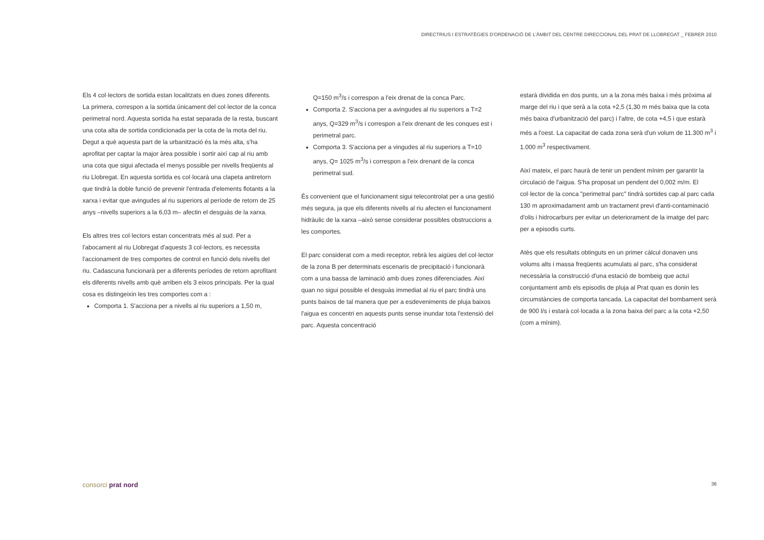DIRECTRIUS I ESTRATÈGIES D'ORDENACIÓ DE L'ÀMBIT DEL CENTRE DIRECCIONAL DEL PRAT DE LLOBREGAT _ FEBRER 2010
Els 4 col·lectors de sortida estan localitzats en dues zones diferents. La primera, correspon a la sortida únicament del col·lector de la conca perimetral nord. Aquesta sortida ha estat separada de la resta, buscant una cota alta de sortida condicionada per la cota de la mota del riu. Degut a què aquesta part de la urbanització és la més alta, s'ha aprofitat per captar la major àrea possible i sortir així cap al riu amb una cota que sigui afectada el menys possible per nivells freqüents al riu Llobregat. En aquesta sortida es col·locarà una clapeta antiretorn que tindrà la doble funció de prevenir l'entrada d'elements flotants a la xarxa i evitar que avingudes al riu superiors al període de retorn de 25 anys –nivells superiors a la 6,03 m– afectin el desguàs de la xarxa.
Els altres tres col·lectors estan concentrats més al sud. Per a l'abocament al riu Llobregat d'aquests 3 col·lectors, es necessita l'accionament de tres comportes de control en funció dels nivells del riu. Cadascuna funcionarà per a diferents períodes de retorn aprofitant els diferents nivells amb què arriben els 3 eixos principals. Per la qual cosa es distingeixin les tres comportes com a :
Comporta 1. S'acciona per a nivells al riu superiors a 1,50 m,
Q=150 m<sup>3</sup>/s i correspon a l'eix drenat de la conca Parc.
Comporta 2. S'acciona per a avingudes al riu superiors a T=2 anys, Q=329 m<sup>3</sup>/s i correspon a l'eix drenant de les conques est i perimetral parc.
Comporta 3. S'acciona per a vingudes al riu superiors a T=10 anys, Q= 1025 m<sup>3</sup>/s i correspon a l'eix drenant de la conca perimetral sud.
És convenient que el funcionament sigui telecontrolat per a una gestió més segura, ja que els diferents nivells al riu afecten el funcionament hidràulic de la xarxa –això sense considerar possibles obstruccions a les comportes.
El parc considerat com a medi receptor, rebrà les aigües del col·lector de la zona B per determinats escenaris de precipitació i funcionarà com a una bassa de laminació amb dues zones diferenciades. Així quan no sigui possible el desguàs immediat al riu el parc tindrà uns punts baixos de tal manera que per a esdeveniments de pluja baixos l'aigua es concentri en aquests punts sense inundar tota l'extensió del parc. Aquesta concentració
estarà dividida en dos punts, un a la zona més baixa i més pròxima al marge del riu i que serà a la cota +2,5 (1,30 m més baixa que la cota més baixa d'urbanització del parc) i l'altre, de cota +4,5 i que estarà més a l'oest. La capacitat de cada zona serà d'un volum de 11.300 m<sup>3</sup> i 1.000 m<sup>3</sup> respectivament.
Així mateix, el parc haurà de tenir un pendent mínim per garantir la circulació de l'aigua. S'ha proposat un pendent del 0,002 m/m. El col·lector de la conca "perimetral parc" tindrà sortides cap al parc cada 130 m aproximadament amb un tractament previ d'anti-contaminació d'olis i hidrocarburs per evitar un deteriorament de la imatge del parc per a episodis curts.
Atès que els resultats obtinguts en un primer càlcul donaven uns volums alts i massa freqüents acumulats al parc, s'ha considerat necessària la construcció d'una estació de bombeig que actuï conjuntament amb els episodis de pluja al Prat quan es donin les circumstàncies de comporta tancada. La capacitat del bombament serà de 900 l/s i estarà col·locada a la zona baixa del parc a la cota +2,50 (com a mínim).
consorci prat nord 36